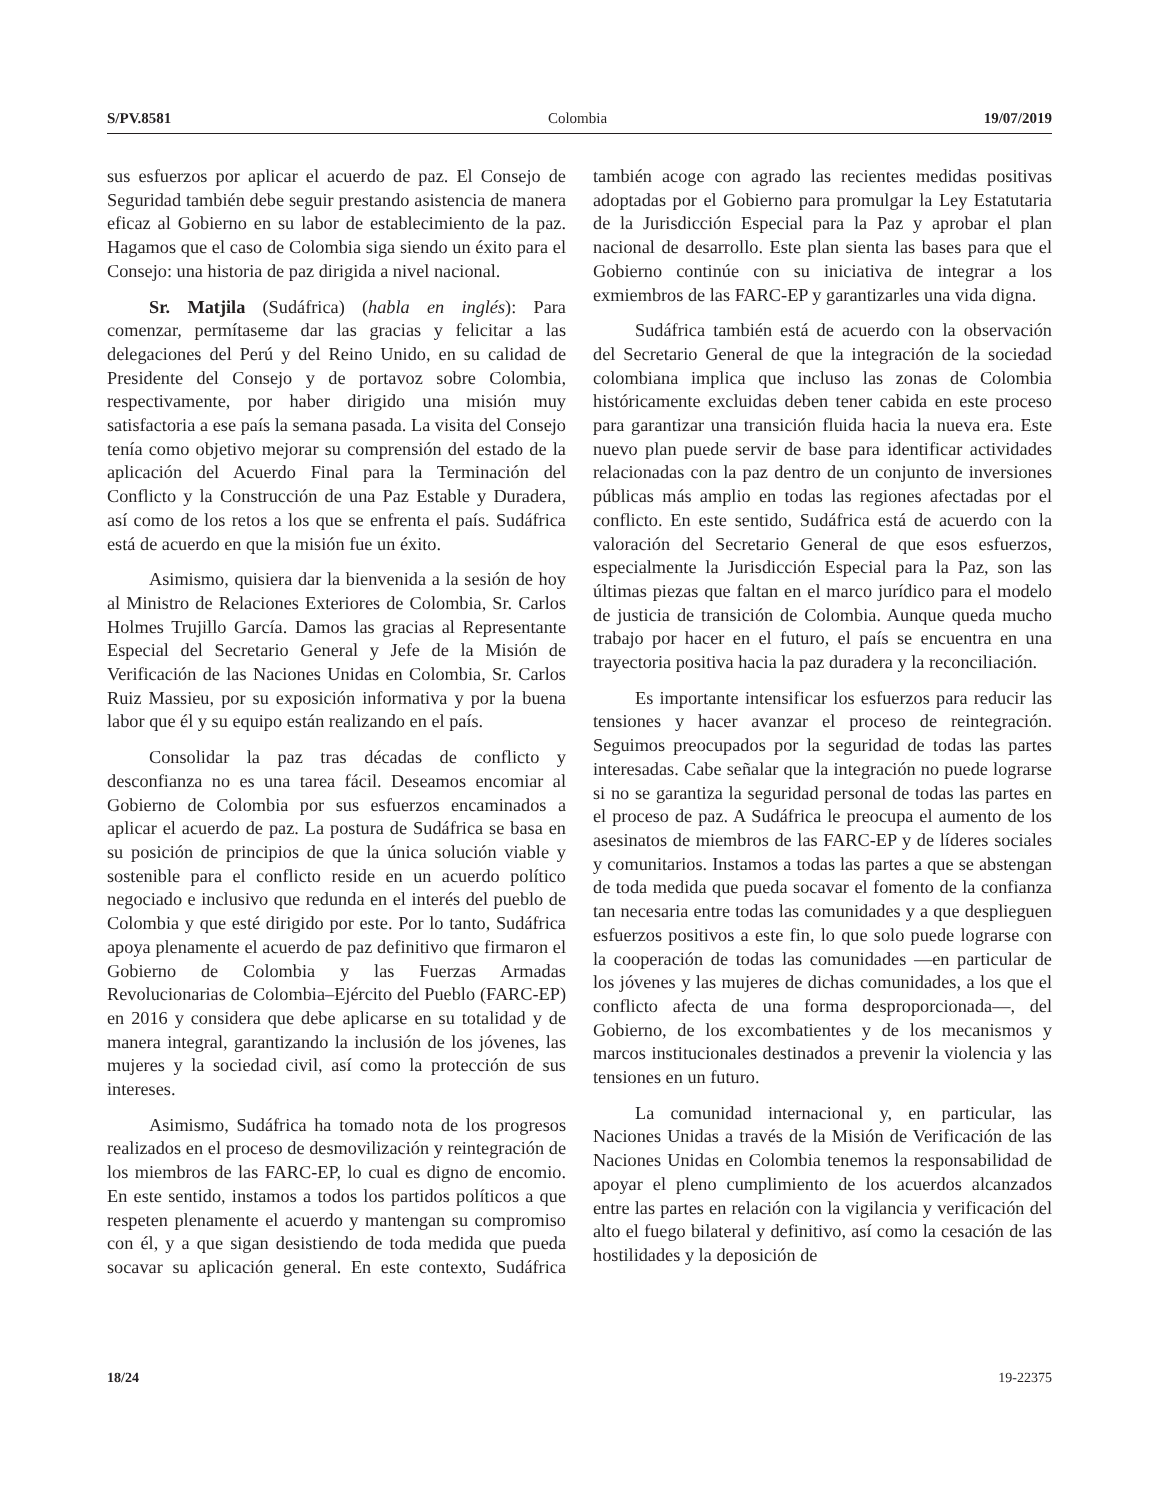S/PV.8581 Colombia 19/07/2019
sus esfuerzos por aplicar el acuerdo de paz. El Consejo de Seguridad también debe seguir prestando asistencia de manera eficaz al Gobierno en su labor de establecimiento de la paz. Hagamos que el caso de Colombia siga siendo un éxito para el Consejo: una historia de paz dirigida a nivel nacional.
Sr. Matjila (Sudáfrica) (habla en inglés): Para comenzar, permítaseme dar las gracias y felicitar a las delegaciones del Perú y del Reino Unido, en su calidad de Presidente del Consejo y de portavoz sobre Colombia, respectivamente, por haber dirigido una misión muy satisfactoria a ese país la semana pasada. La visita del Consejo tenía como objetivo mejorar su comprensión del estado de la aplicación del Acuerdo Final para la Terminación del Conflicto y la Construcción de una Paz Estable y Duradera, así como de los retos a los que se enfrenta el país. Sudáfrica está de acuerdo en que la misión fue un éxito.
Asimismo, quisiera dar la bienvenida a la sesión de hoy al Ministro de Relaciones Exteriores de Colombia, Sr. Carlos Holmes Trujillo García. Damos las gracias al Representante Especial del Secretario General y Jefe de la Misión de Verificación de las Naciones Unidas en Colombia, Sr. Carlos Ruiz Massieu, por su exposición informativa y por la buena labor que él y su equipo están realizando en el país.
Consolidar la paz tras décadas de conflicto y desconfianza no es una tarea fácil. Deseamos encomiar al Gobierno de Colombia por sus esfuerzos encaminados a aplicar el acuerdo de paz. La postura de Sudáfrica se basa en su posición de principios de que la única solución viable y sostenible para el conflicto reside en un acuerdo político negociado e inclusivo que redunda en el interés del pueblo de Colombia y que esté dirigido por este. Por lo tanto, Sudáfrica apoya plenamente el acuerdo de paz definitivo que firmaron el Gobierno de Colombia y las Fuerzas Armadas Revolucionarias de Colombia–Ejército del Pueblo (FARC-EP) en 2016 y considera que debe aplicarse en su totalidad y de manera integral, garantizando la inclusión de los jóvenes, las mujeres y la sociedad civil, así como la protección de sus intereses.
Asimismo, Sudáfrica ha tomado nota de los progresos realizados en el proceso de desmovilización y reintegración de los miembros de las FARC-EP, lo cual es digno de encomio. En este sentido, instamos a todos los partidos políticos a que respeten plenamente el acuerdo y mantengan su compromiso con él, y a que sigan desistiendo de toda medida que pueda socavar su aplicación general. En este contexto, Sudáfrica también acoge con agrado las recientes medidas positivas adoptadas por el Gobierno para promulgar la Ley Estatutaria de la Jurisdicción Especial para la Paz y aprobar el plan nacional de desarrollo. Este plan sienta las bases para que el Gobierno continúe con su iniciativa de integrar a los exmiembros de las FARC-EP y garantizarles una vida digna.
Sudáfrica también está de acuerdo con la observación del Secretario General de que la integración de la sociedad colombiana implica que incluso las zonas de Colombia históricamente excluidas deben tener cabida en este proceso para garantizar una transición fluida hacia la nueva era. Este nuevo plan puede servir de base para identificar actividades relacionadas con la paz dentro de un conjunto de inversiones públicas más amplio en todas las regiones afectadas por el conflicto. En este sentido, Sudáfrica está de acuerdo con la valoración del Secretario General de que esos esfuerzos, especialmente la Jurisdicción Especial para la Paz, son las últimas piezas que faltan en el marco jurídico para el modelo de justicia de transición de Colombia. Aunque queda mucho trabajo por hacer en el futuro, el país se encuentra en una trayectoria positiva hacia la paz duradera y la reconciliación.
Es importante intensificar los esfuerzos para reducir las tensiones y hacer avanzar el proceso de reintegración. Seguimos preocupados por la seguridad de todas las partes interesadas. Cabe señalar que la integración no puede lograrse si no se garantiza la seguridad personal de todas las partes en el proceso de paz. A Sudáfrica le preocupa el aumento de los asesinatos de miembros de las FARC-EP y de líderes sociales y comunitarios. Instamos a todas las partes a que se abstengan de toda medida que pueda socavar el fomento de la confianza tan necesaria entre todas las comunidades y a que desplieguen esfuerzos positivos a este fin, lo que solo puede lograrse con la cooperación de todas las comunidades —en particular de los jóvenes y las mujeres de dichas comunidades, a los que el conflicto afecta de una forma desproporcionada—, del Gobierno, de los excombatientes y de los mecanismos y marcos institucionales destinados a prevenir la violencia y las tensiones en un futuro.
La comunidad internacional y, en particular, las Naciones Unidas a través de la Misión de Verificación de las Naciones Unidas en Colombia tenemos la responsabilidad de apoyar el pleno cumplimiento de los acuerdos alcanzados entre las partes en relación con la vigilancia y verificación del alto el fuego bilateral y definitivo, así como la cesación de las hostilidades y la deposición de
18/24 19-22375